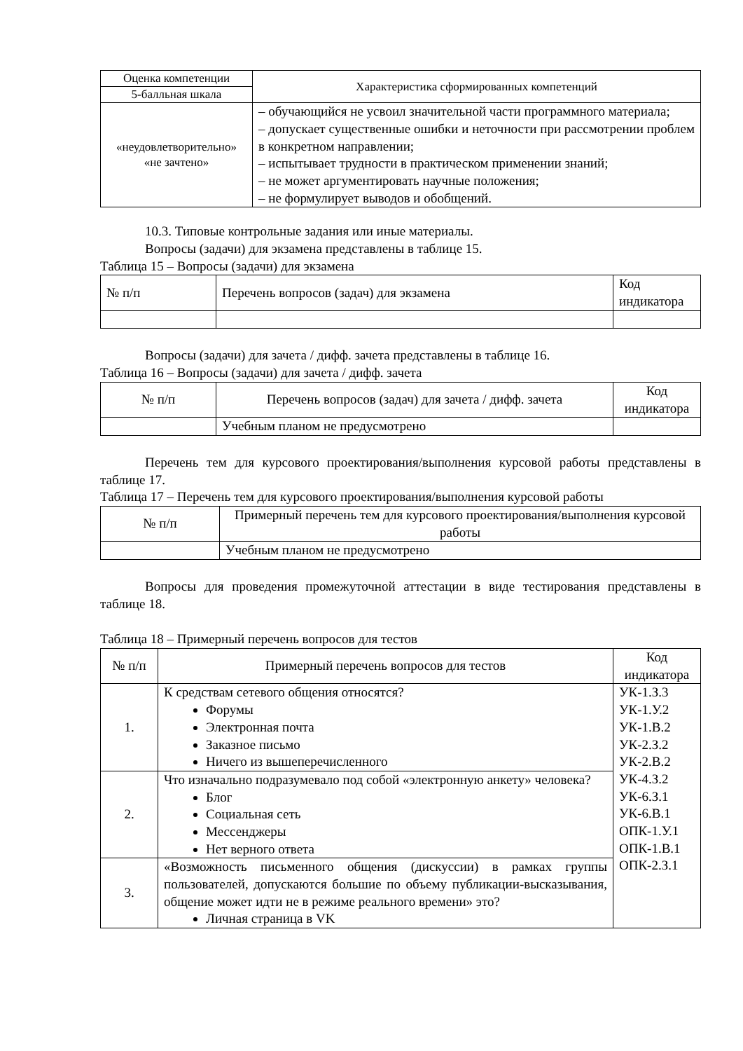| Оценка компетенции | Характеристика сформированных компетенций |
| --- | --- |
| 5-балльная шкала | |
| «неудовлетворительно» «не зачтено» | – обучающийся не усвоил значительной части программного материала; – допускает существенные ошибки и неточности при рассмотрении проблем в конкретном направлении; – испытывает трудности в практическом применении знаний; – не может аргументировать научные положения; – не формулирует выводов и обобщений. |
10.3. Типовые контрольные задания или иные материалы.
Вопросы (задачи) для экзамена представлены в таблице 15.
Таблица 15 – Вопросы (задачи) для экзамена
| № п/п | Перечень вопросов (задач) для экзамена | Код индикатора |
| --- | --- | --- |
Вопросы (задачи) для зачета / дифф. зачета представлены в таблице 16.
Таблица 16 – Вопросы (задачи) для зачета / дифф. зачета
| № п/п | Перечень вопросов (задач) для зачета / дифф. зачета | Код индикатора |
| --- | --- | --- |
| | Учебным планом не предусмотрено | |
Перечень тем для курсового проектирования/выполнения курсовой работы представлены в таблице 17.
Таблица 17 – Перечень тем для курсового проектирования/выполнения курсовой работы
| № п/п | Примерный перечень тем для курсового проектирования/выполнения курсовой работы |
| --- | --- |
| | Учебным планом не предусмотрено |
Вопросы для проведения промежуточной аттестации в виде тестирования представлены в таблице 18.
Таблица 18 – Примерный перечень вопросов для тестов
| № п/п | Примерный перечень вопросов для тестов | Код индикатора |
| --- | --- | --- |
| 1. | К средствам сетевого общения относятся? Форумы Электронная почта Заказное письмо Ничего из вышеперечисленного | УК-1.З.3 УК-1.У.2 УК-1.В.2 УК-2.З.2 УК-2.В.2 УК-4.З.2 УК-6.З.1 УК-6.В.1 ОПК-1.У.1 ОПК-1.В.1 ОПК-2.З.1 |
| 2. | Что изначально подразумевало под собой «электронную анкету» человека? Блог Социальная сеть Мессенджеры Нет верного ответа | |
| 3. | «Возможность письменного общения (дискуссии) в рамках группы пользователей, допускаются большие по объему публикации-высказывания, общение может идти не в режиме реального времени» это? Личная страница в VK | |